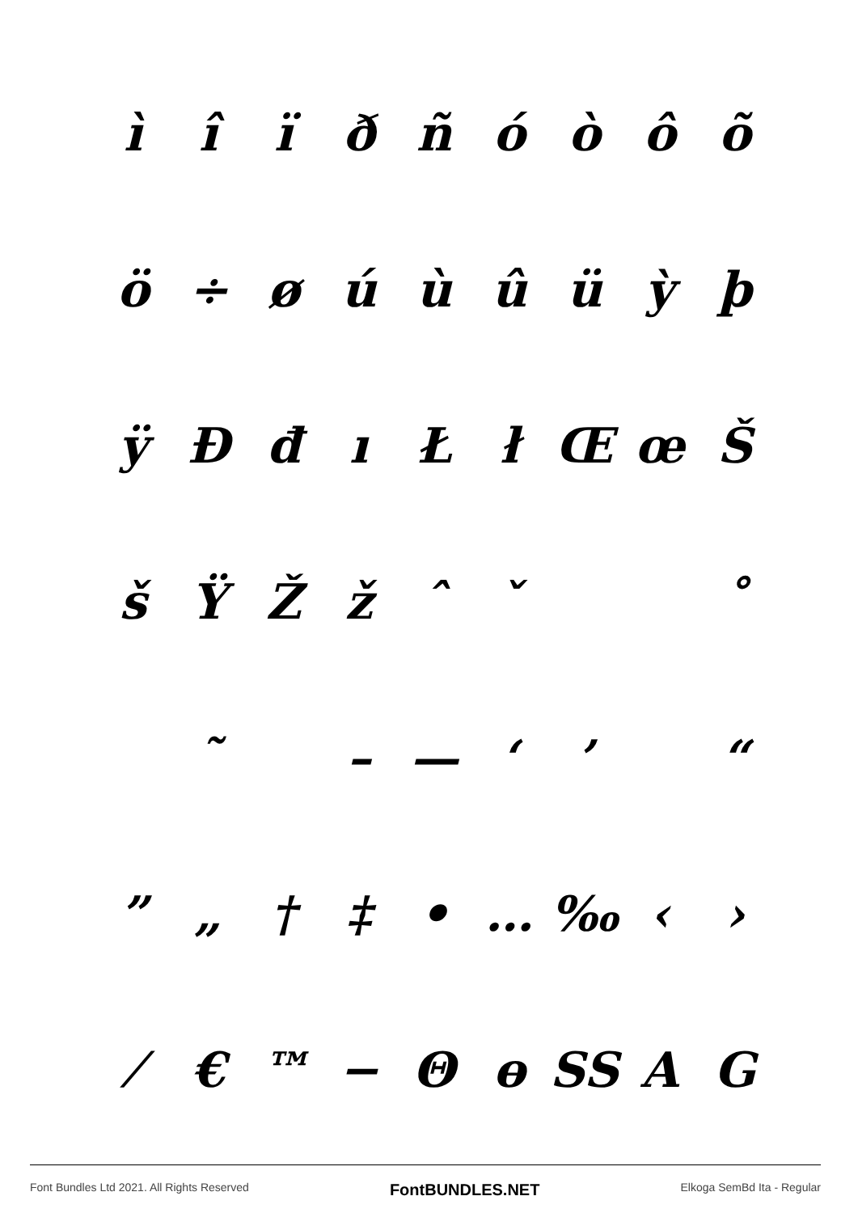ìîïðñóòôõ
ö ÷ øúùûüỳþ
ÿĐđıŁłŒœŠ
šŸŽžˆˇ ˚
˜ – — ‘’ “
” „ † ‡ • … ‰ ‹ ›
⁄ € ™ − Θɵ SS AG
Font Bundles Ltd 2021. All Rights Reserved FontBUNDLES.NET Elkoga SemBd Ita - Regular